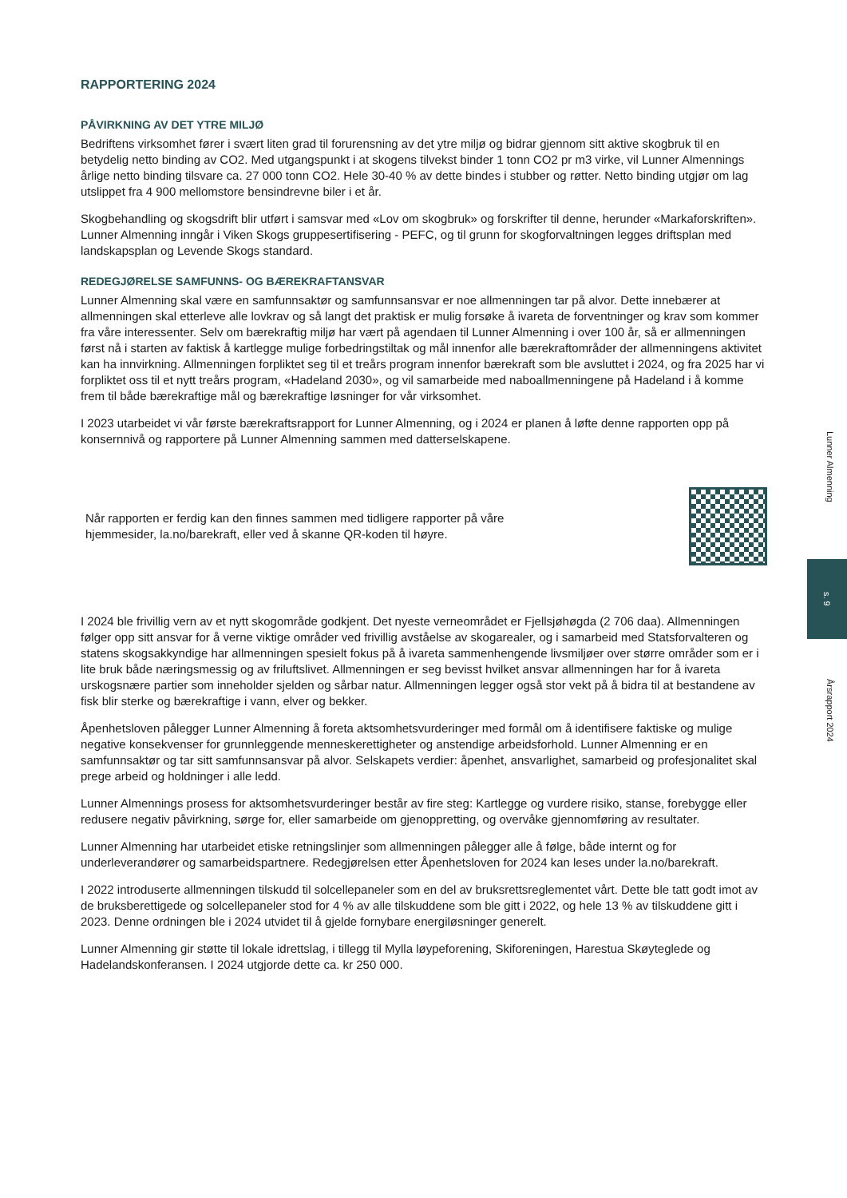RAPPORTERING 2024
PÅVIRKNING AV DET YTRE MILJØ
Bedriftens virksomhet fører i svært liten grad til forurensning av det ytre miljø og bidrar gjennom sitt aktive skogbruk til en betydelig netto binding av CO2. Med utgangspunkt i at skogens tilvekst binder 1 tonn CO2 pr m3 virke, vil Lunner Almennings årlige netto binding tilsvare ca. 27 000 tonn CO2. Hele 30-40 % av dette bindes i stubber og røtter. Netto binding utgjør om lag utslippet fra 4 900 mellomstore bensindrevne biler i et år.
Skogbehandling og skogsdrift blir utført i samsvar med «Lov om skogbruk» og forskrifter til denne, herunder «Markaforskriften». Lunner Almenning inngår i Viken Skogs gruppesertifisering - PEFC, og til grunn for skogforvaltningen legges driftsplan med landskapsplan og Levende Skogs standard.
REDEGJØRELSE SAMFUNNS- OG BÆREKRAFTANSVAR
Lunner Almenning skal være en samfunnsaktør og samfunnsansvar er noe allmenningen tar på alvor. Dette innebærer at allmenningen skal etterleve alle lovkrav og så langt det praktisk er mulig forsøke å ivareta de forventninger og krav som kommer fra våre interessenter. Selv om bærekraftig miljø har vært på agendaen til Lunner Almenning i over 100 år, så er allmenningen først nå i starten av faktisk å kartlegge mulige forbedringstiltak og mål innenfor alle bærekraftområder der allmenningens aktivitet kan ha innvirkning. Allmenningen forpliktet seg til et treårs program innenfor bærekraft som ble avsluttet i 2024, og fra 2025 har vi forpliktet oss til et nytt treårs program, «Hadeland 2030», og vil samarbeide med naboallmenningene på Hadeland i å komme frem til både bærekraftige mål og bærekraftige løsninger for vår virksomhet.
I 2023 utarbeidet vi vår første bærekraftsrapport for Lunner Almenning, og i 2024 er planen å løfte denne rapporten opp på konsernnivå og rapportere på Lunner Almenning sammen med datterselskapene.
Når rapporten er ferdig kan den finnes sammen med tidligere rapporter på våre
hjemmesider, la.no/barekraft, eller ved å skanne QR-koden til høyre.
I 2024 ble frivillig vern av et nytt skogområde godkjent. Det nyeste verneområdet er Fjellsjøhøgda (2 706 daa). Allmenningen følger opp sitt ansvar for å verne viktige områder ved frivillig avståelse av skogarealer, og i samarbeid med Statsforvalteren og statens skogsakkyndige har allmenningen spesielt fokus på å ivareta sammenhengende livsmiljøer over større områder som er i lite bruk både næringsmessig og av friluftslivet. Allmenningen er seg bevisst hvilket ansvar allmenningen har for å ivareta urskogsnære partier som inneholder sjelden og sårbar natur. Allmenningen legger også stor vekt på å bidra til at bestandene av fisk blir sterke og bærekraftige i vann, elver og bekker.
Åpenhetsloven pålegger Lunner Almenning å foreta aktsomhetsvurderinger med formål om å identifisere faktiske og mulige negative konsekvenser for grunnleggende menneskerettigheter og anstendige arbeidsforhold. Lunner Almenning er en samfunnsaktør og tar sitt samfunnsansvar på alvor. Selskapets verdier: åpenhet, ansvarlighet, samarbeid og profesjonalitet skal prege arbeid og holdninger i alle ledd.
Lunner Almennings prosess for aktsomhetsvurderinger består av fire steg: Kartlegge og vurdere risiko, stanse, forebygge eller redusere negativ påvirkning, sørge for, eller samarbeide om gjenoppretting, og overvåke gjennomføring av resultater.
Lunner Almenning har utarbeidet etiske retningslinjer som allmenningen pålegger alle å følge, både internt og for underleverandører og samarbeidspartnere. Redegjørelsen etter Åpenhetsloven for 2024 kan leses under la.no/barekraft.
I 2022 introduserte allmenningen tilskudd til solcellepaneler som en del av bruksrettsreglementet vårt. Dette ble tatt godt imot av de bruksberettigede og solcellepaneler stod for 4 % av alle tilskuddene som ble gitt i 2022, og hele 13 % av tilskuddene gitt i 2023. Denne ordningen ble i 2024 utvidet til å gjelde fornybare energiløsninger generelt.
Lunner Almenning gir støtte til lokale idrettslag, i tillegg til Mylla løypeforening, Skiforeningen, Harestua Skøyteglede og Hadelandskonferansen. I 2024 utgjorde dette ca. kr 250 000.
Lunner Almenning
s. 9
Årsrapport 2024